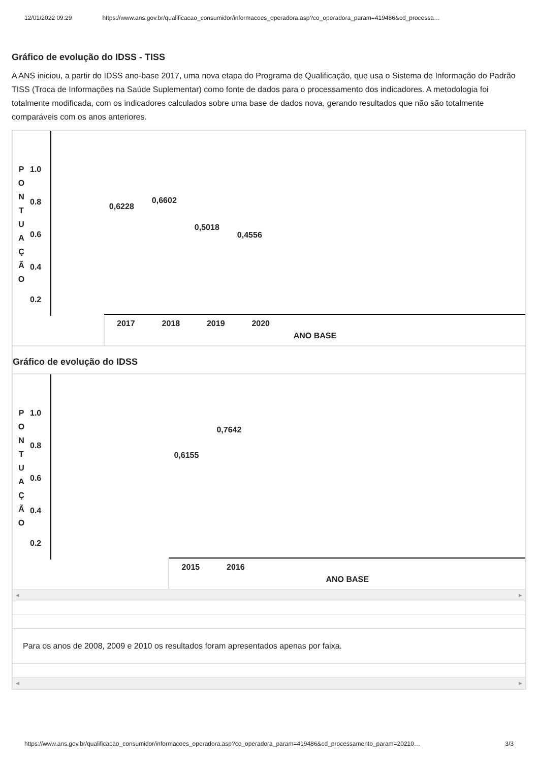12/01/2022 09:29 https://www.ans.gov.br/qualificacao_consumidor/informacoes_operadora.asp?co_operadora_param=419486&cd_processa…
Gráfico de evolução do IDSS - TISS
A ANS iniciou, a partir do IDSS ano-base 2017, uma nova etapa do Programa de Qualificação, que usa o Sistema de Informação do Padrão TISS (Troca de Informações na Saúde Suplementar) como fonte de dados para o processamento dos indicadores. A metodologia foi totalmente modificada, com os indicadores calculados sobre uma base de dados nova, gerando resultados que não são totalmente comparáveis com os anos anteriores.
| P O N T U A Ç Ã O 1.0 0.8 0.6 0.4 0.2 | 0,6228 0,6602 0,5018 0,4556 |
| | 2017 2018 2019 2020 ANO BASE |
Gráfico de evolução do IDSS
| P O N T U A Ç Ã O 1.0 0.8 0.6 0.4 0.2 | 0,6155 0,7642 |
| | 2015 2016 ANO BASE |
◀ ▶
Para os anos de 2008, 2009 e 2010 os resultados foram apresentados apenas por faixa.
◀ ▶
https://www.ans.gov.br/qualificacao_consumidor/informacoes_operadora.asp?co_operadora_param=419486&cd_processamento_param=20210… 3/3